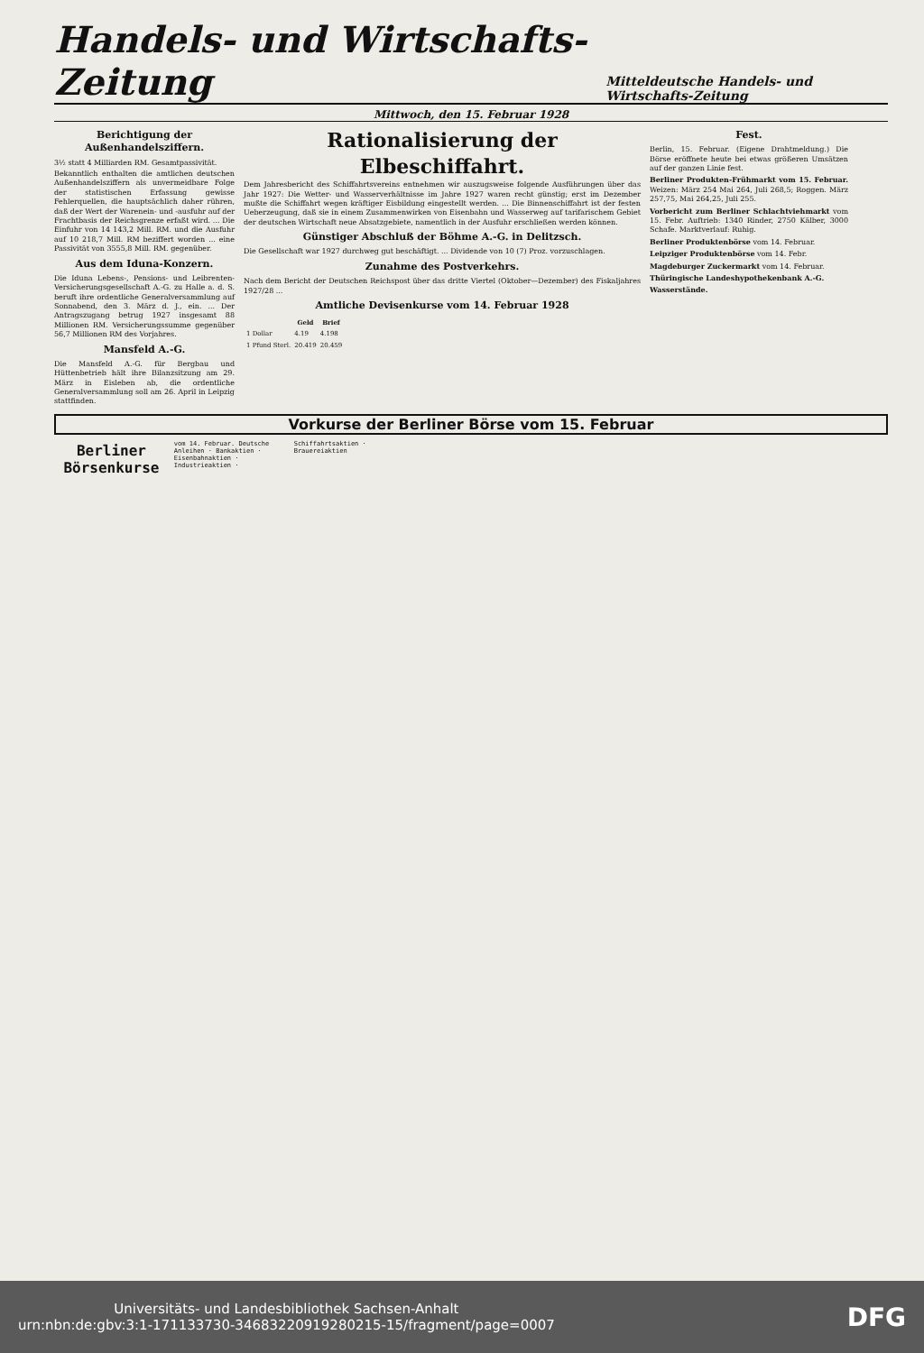Handels- und Wirtschafts-Zeitung
Mitteldeutsche Handels- und Wirtschafts-Zeitung
Mittwoch, den 15. Februar 1928
Berichtigung der Außenhandelsziffern.
3½ statt 4 Milliarden RM. Gesamtpassivität.
Bekanntlich enthalten die amtlichen deutschen Außenhandelsziffern als unvermeidbare Folge der statistischen Erfassung gewisse Fehlerquellen, die hauptsächlich daher rühren, daß der Wert der Warenein- und -ausfuhr auf der Frachtbasis der Reichsgrenze erfaßt wird. ... Die Einfuhr von 14 143,2 Mill. RM. und die Ausfuhr auf 10 218,7 Mill. RM beziffert worden ... eine Passivität von 3555,8 Mill. RM. gegenüber.
Aus dem Iduna-Konzern.
Die Iduna Lebens-, Pensions- und Leibrenten-Versicherungsgesellschaft A.-G. zu Halle a. d. S. beruft ihre ordentliche Generalversammlung auf Sonnabend, den 3. März d. J., ein. ... Der Antragszugang betrug 1927 insgesamt 88 Millionen RM. Versicherungssumme gegenüber 56,7 Millionen RM des Vorjahres.
Mansfeld A.-G.
Die Mansfeld A.-G. für Bergbau und Hüttenbetrieb hält ihre Bilanzsitzung am 29. März in Eisleben ab, die ordentliche Generalversammlung soll am 26. April in Leipzig stattfinden.
Rationalisierung der Elbeschiffahrt.
Dem Jahresbericht des Schiffahrtsvereins entnehmen wir auszugsweise folgende Ausführungen über das Jahr 1927: Die Wetter- und Wasserverhältnisse im Jahre 1927 waren recht günstig; erst im Dezember mußte die Schiffahrt wegen kräftiger Eisbildung eingestellt werden. ... Die Binnenschiffahrt ist der festen Ueberzeugung, daß sie in einem Zusammenwirken von Eisenbahn und Wasserweg auf tarifarischem Gebiet der deutschen Wirtschaft neue Absatzgebiete, namentlich in der Ausfuhr erschließen werden können.
Günstiger Abschluß der Böhme A.-G. in Delitzsch.
Die Gesellschaft war 1927 durchweg gut beschäftigt. ... Dividende von 10 (7) Proz. vorzuschlagen.
Zunahme des Postverkehrs.
Nach dem Bericht der Deutschen Reichspost über das dritte Viertel (Oktober—Dezember) des Fiskaljahres 1927/28 ...
Amtliche Devisenkurse vom 14. Februar 1928
| | Geld | Brief |
| --- | --- | --- |
| 1 Dollar | 4.19 | 4.198 |
| 1 Pfund Sterl. | 20.419 | 20.459 |
Fest.
Berlin, 15. Februar. (Eigene Drahtmeldung.) Die Börse eröffnete heute bei etwas größeren Umsätzen auf der ganzen Linie fest.
Berliner Produkten-Frühmarkt vom 15. Februar. Weizen: März 254 Mai 264, Juli 268,5; Roggen. März 257,75, Mai 264,25, Juli 255.
Vorbericht zum Berliner Schlachtviehmarkt vom 15. Febr. Auftrieb: 1340 Rinder, 2750 Kälber, 3000 Schafe. Marktverlauf: Ruhig.
Berliner Produktenbörse vom 14. Februar.
Leipziger Produktenbörse vom 14. Febr.
Magdeburger Zuckermarkt vom 14. Februar.
Thüringische Landeshypothekenbank A.-G.
Wasserstände.
Vorkurse der Berliner Börse vom 15. Februar
Berliner Börsenkurse
vom 14. Februar. Deutsche Anleihen · Bankaktien · Eisenbahnaktien · Industrieaktien · Schiffahrtsaktien · Brauereiaktien
Universitäts- und Landesbibliothek Sachsen-Anhalt
urn:nbn:de:gbv:3:1-171133730-34683220919280215-15/fragment/page=0007 DFG